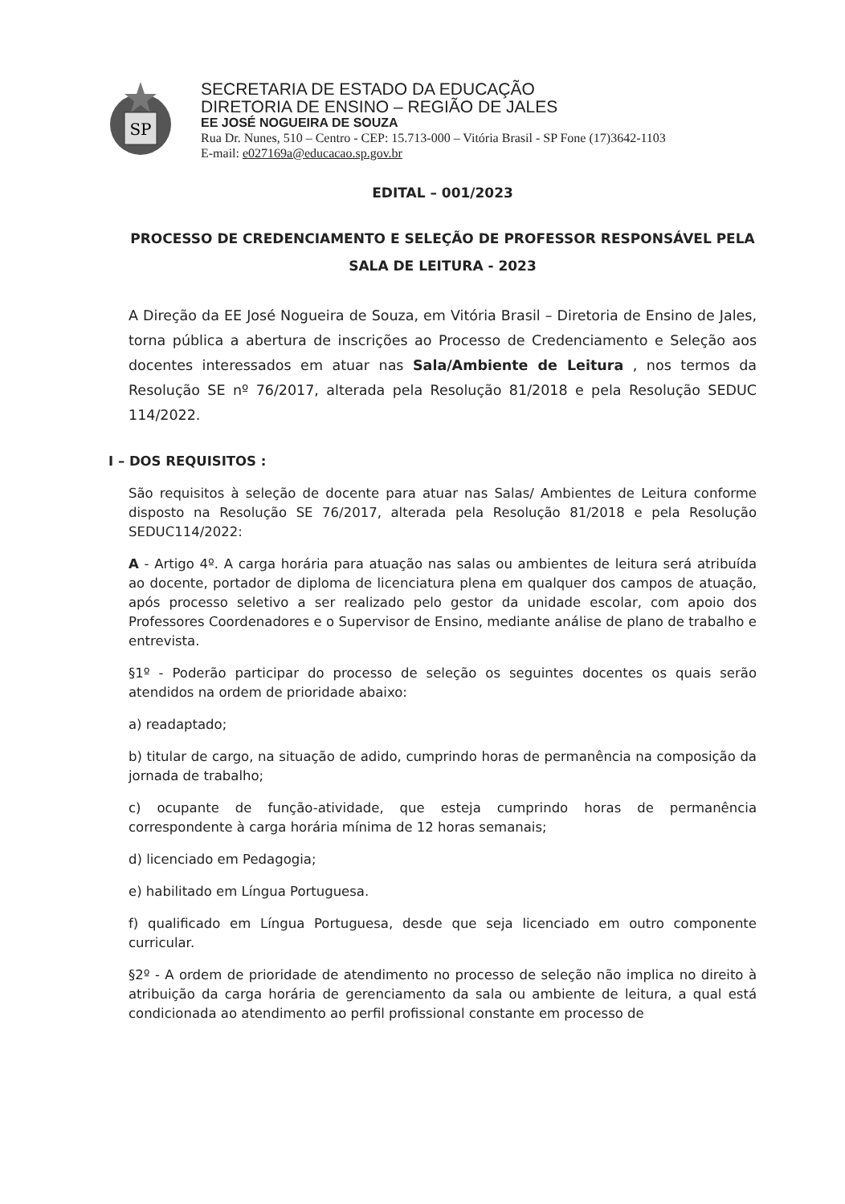SP
SECRETARIA DE ESTADO DA EDUCAÇÃO
DIRETORIA DE ENSINO – REGIÃO DE JALES
EE JOSÉ NOGUEIRA DE SOUZA
Rua Dr. Nunes, 510 – Centro - CEP: 15.713-000 – Vitória Brasil - SP Fone (17)3642-1103
E-mail: e027169a@educacao.sp.gov.br
EDITAL – 001/2023
PROCESSO DE CREDENCIAMENTO E SELEÇÃO DE PROFESSOR RESPONSÁVEL PELA SALA DE LEITURA - 2023
A Direção da EE José Nogueira de Souza, em Vitória Brasil – Diretoria de Ensino de Jales, torna pública a abertura de inscrições ao Processo de Credenciamento e Seleção aos docentes interessados em atuar nas Sala/Ambiente de Leitura , nos termos da Resolução SE nº 76/2017, alterada pela Resolução 81/2018 e pela Resolução SEDUC 114/2022.
I – DOS REQUISITOS :
São requisitos à seleção de docente para atuar nas Salas/ Ambientes de Leitura conforme disposto na Resolução SE 76/2017, alterada pela Resolução 81/2018 e pela Resolução SEDUC114/2022:
A - Artigo 4º. A carga horária para atuação nas salas ou ambientes de leitura será atribuída ao docente, portador de diploma de licenciatura plena em qualquer dos campos de atuação, após processo seletivo a ser realizado pelo gestor da unidade escolar, com apoio dos Professores Coordenadores e o Supervisor de Ensino, mediante análise de plano de trabalho e entrevista.
§1º - Poderão participar do processo de seleção os seguintes docentes os quais serão atendidos na ordem de prioridade abaixo:
a) readaptado;
b) titular de cargo, na situação de adido, cumprindo horas de permanência na composição da jornada de trabalho;
c) ocupante de função-atividade, que esteja cumprindo horas de permanência correspondente à carga horária mínima de 12 horas semanais;
d) licenciado em Pedagogia;
e) habilitado em Língua Portuguesa.
f) qualificado em Língua Portuguesa, desde que seja licenciado em outro componente curricular.
§2º - A ordem de prioridade de atendimento no processo de seleção não implica no direito à atribuição da carga horária de gerenciamento da sala ou ambiente de leitura, a qual está condicionada ao atendimento ao perfil profissional constante em processo de